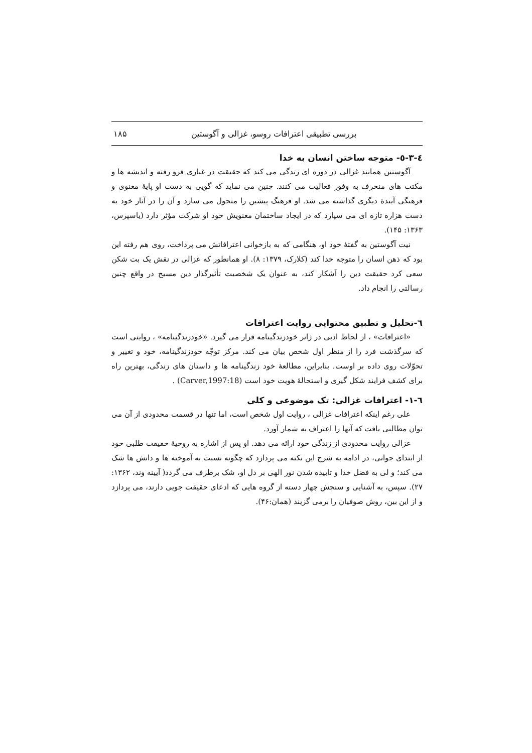بررسی تطبیقی اعترافات روسو، غزالی و آگوستین ۱۸۵
٤-٣-٥- متوجه ساختن انسان به خدا
آگوستین همانند غزالی در دوره ای زندگی می کند که حقیقت در غباری فرو رفته و اندیشه ها و مکتب های منحرف به وفور فعالیت می کنند. چنین می نماید که گویی به دست او پایهٔ معنوی و فرهنگی آیندهٔ دیگری گذاشته می شد. او فرهنگ پیشین را متحول می سازد و آن را در آثار خود به دست هزاره تازه ای می سپارد که در ایجاد ساختمان معنویش خود او شرکت مؤثر دارد (یاسپرس، ۱۳۶۳: ۱۴۵).
نیت آگوستین به گفتهٔ خود او، هنگامی که به بازخوانی اعترافاتش می پرداخت، روی هم رفته این بود که ذهن انسان را متوجه خدا کند (کلارک، ۱۳۷۹: ۸). او همانطور که غزالی در نقش یک بت شکن سعی کرد حقیقت دین را آشکار کند، به عنوان یک شخصیت تأثیرگذار دین مسیح در واقع چنین رسالتی را انجام داد.
٦-تحلیل و تطبیق محتوایی روایت اعترافات
«اعترافات» ، از لحاظ ادبی در ژانر خودزندگینامه قرار می گیرد. «خودزندگینامه» ، روایتی است که سرگذشت فرد را از منظر اول شخص بیان می کند. مرکز توجّه خودزندگینامه، خود و تغییر و تحوّلات روی داده بر اوست. بنابراین، مطالعهٔ خود زندگینامه ها و داستان های زندگی، بهترین راه برای کشف فرایند شکل گیری و استحالهٔ هویت خود است (Carver,1997:18) .
٦-١- اعترافات غزالی: تک موضوعی و کلی
علی رغم اینکه اعترافات غزالی ، روایت اول شخص است، اما تنها در قسمت محدودی از آن می توان مطالبی یافت که آنها را اعتراف به شمار آورد.
غزالی روایت محدودی از زندگی خود ارائه می دهد. او پس از اشاره به روحیهٔ حقیقت طلبی خود از ابتدای جوانی، در ادامه به شرح این نکته می پردازد که چگونه نسبت به آموخته ها و دانش ها شک می کند؛ و لی به فضل خدا و تابیده شدن نور الهی بر دل او، شک برطرف می گردد( آیینه وند، ۱۳۶۲: ۲۷). سپس، به آشنایی و سنجش چهار دسته از گروه هایی که ادعای حقیقت جویی دارند، می پردازد و از این بین، روش صوفیان را برمی گزیند (همان:۴۶).